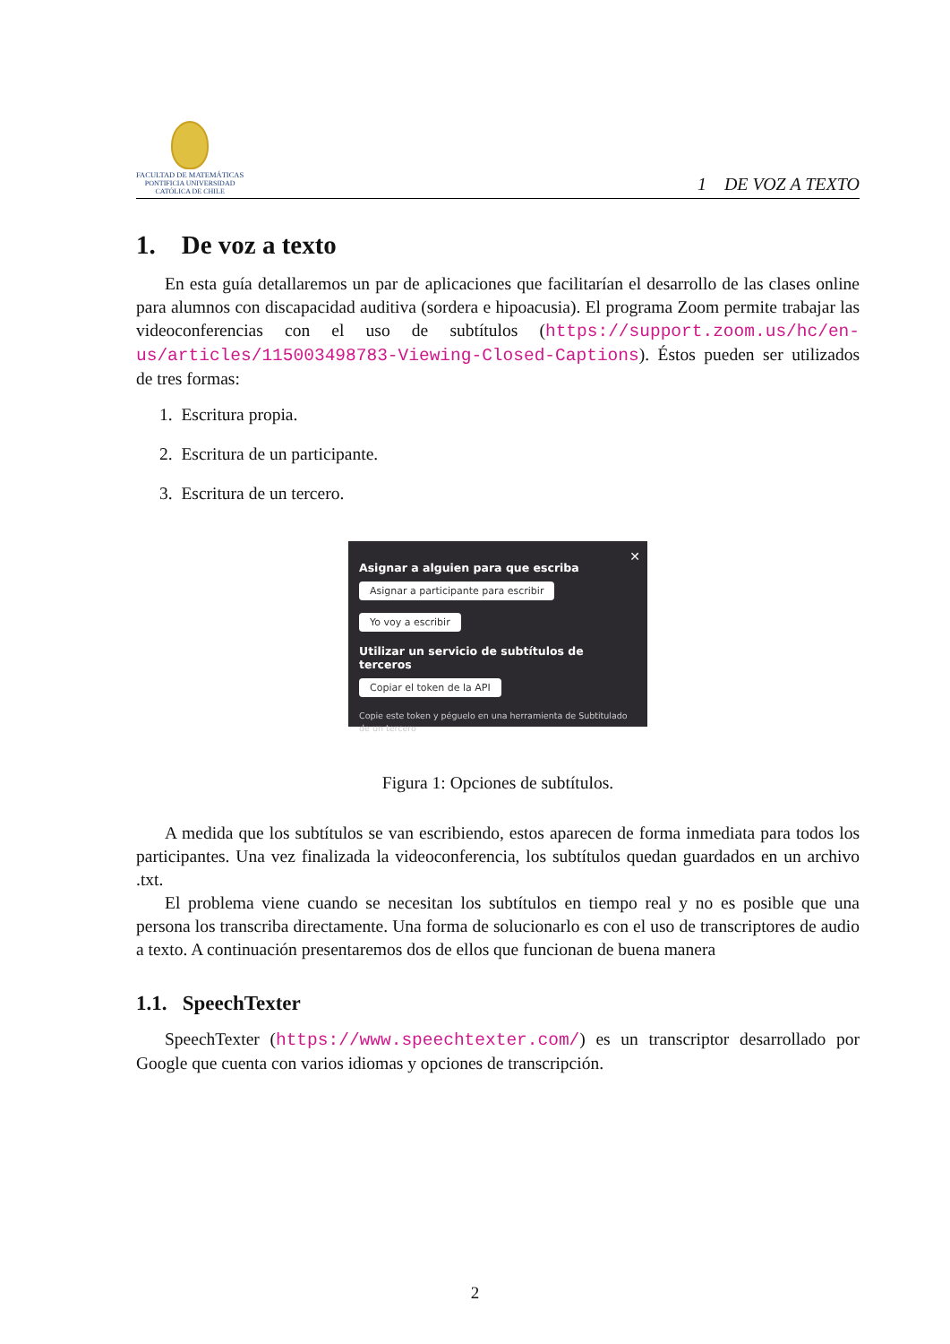FACULTAD DE MATEMÁTICAS
PONTIFICIA UNIVERSIDAD
CATÓLICA DE CHILE
1 DE VOZ A TEXTO
1. De voz a texto
En esta guía detallaremos un par de aplicaciones que facilitarían el desarrollo de las clases online para alumnos con discapacidad auditiva (sordera e hipoacusia). El programa Zoom permite trabajar las videoconferencias con el uso de subtítulos (https://support.zoom.us/hc/en-us/articles/115003498783-Viewing-Closed-Captions). Éstos pueden ser utilizados de tres formas:
1. Escritura propia.
2. Escritura de un participante.
3. Escritura de un tercero.
✕
Asignar a alguien para que escriba
Asignar a participante para escribir Yo voy a escribir
Utilizar un servicio de subtítulos de terceros
Copiar el token de la API
Copie este token y péguelo en una herramienta de Subtitulado de un tercero
Figura 1: Opciones de subtítulos.
A medida que los subtítulos se van escribiendo, estos aparecen de forma inmediata para todos los participantes. Una vez finalizada la videoconferencia, los subtítulos quedan guardados en un archivo .txt.
El problema viene cuando se necesitan los subtítulos en tiempo real y no es posible que una persona los transcriba directamente. Una forma de solucionarlo es con el uso de transcriptores de audio a texto. A continuación presentaremos dos de ellos que funcionan de buena manera
1.1. SpeechTexter
SpeechTexter (https://www.speechtexter.com/) es un transcriptor desarrollado por Google que cuenta con varios idiomas y opciones de transcripción.
2